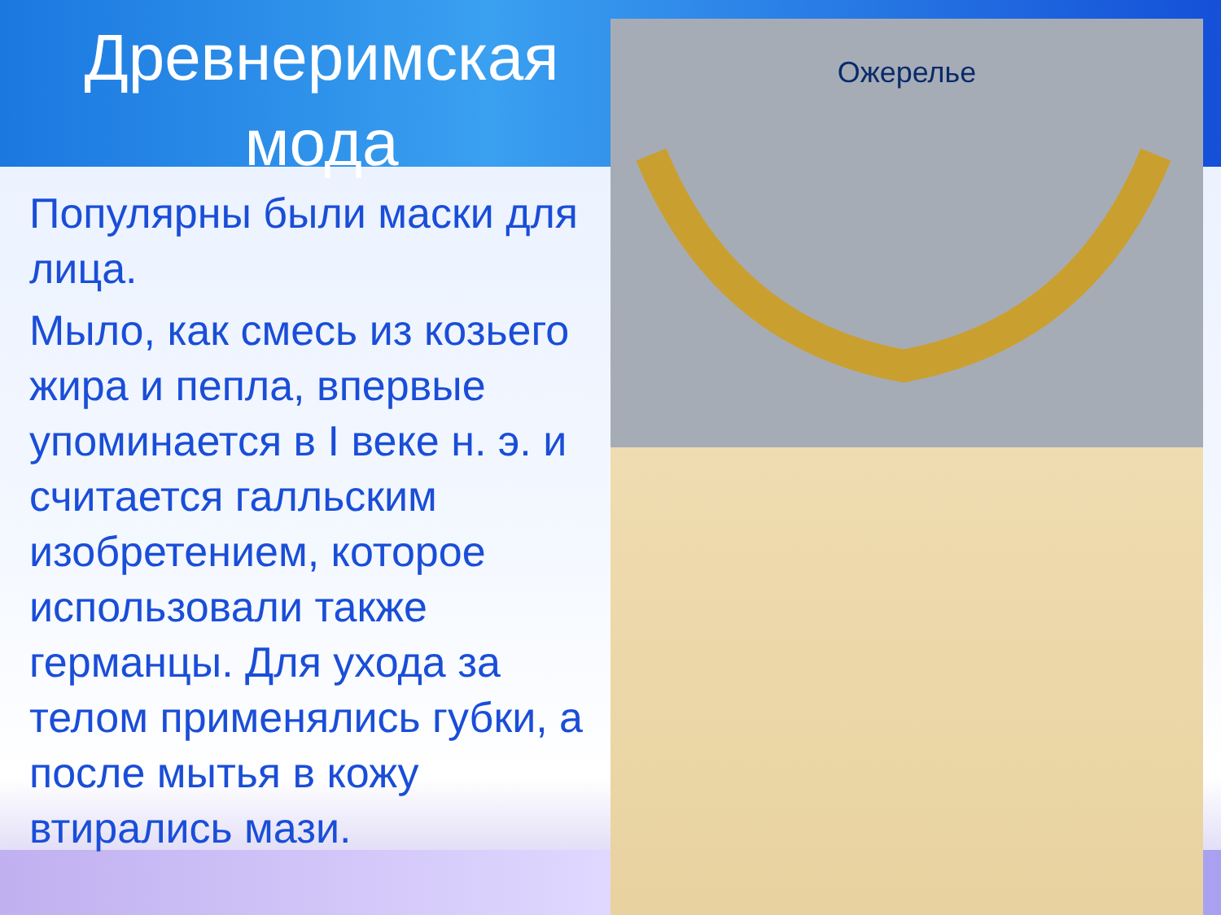Древнеримская мода
Популярны были маски для лица.
Мыло, как смесь из козьего жира и пепла, впервые упоминается в I веке н. э. и считается галльским изобретением, которое использовали также германцы. Для ухода за телом применялись губки, а после мытья в кожу втирались мази.
Ожерелье